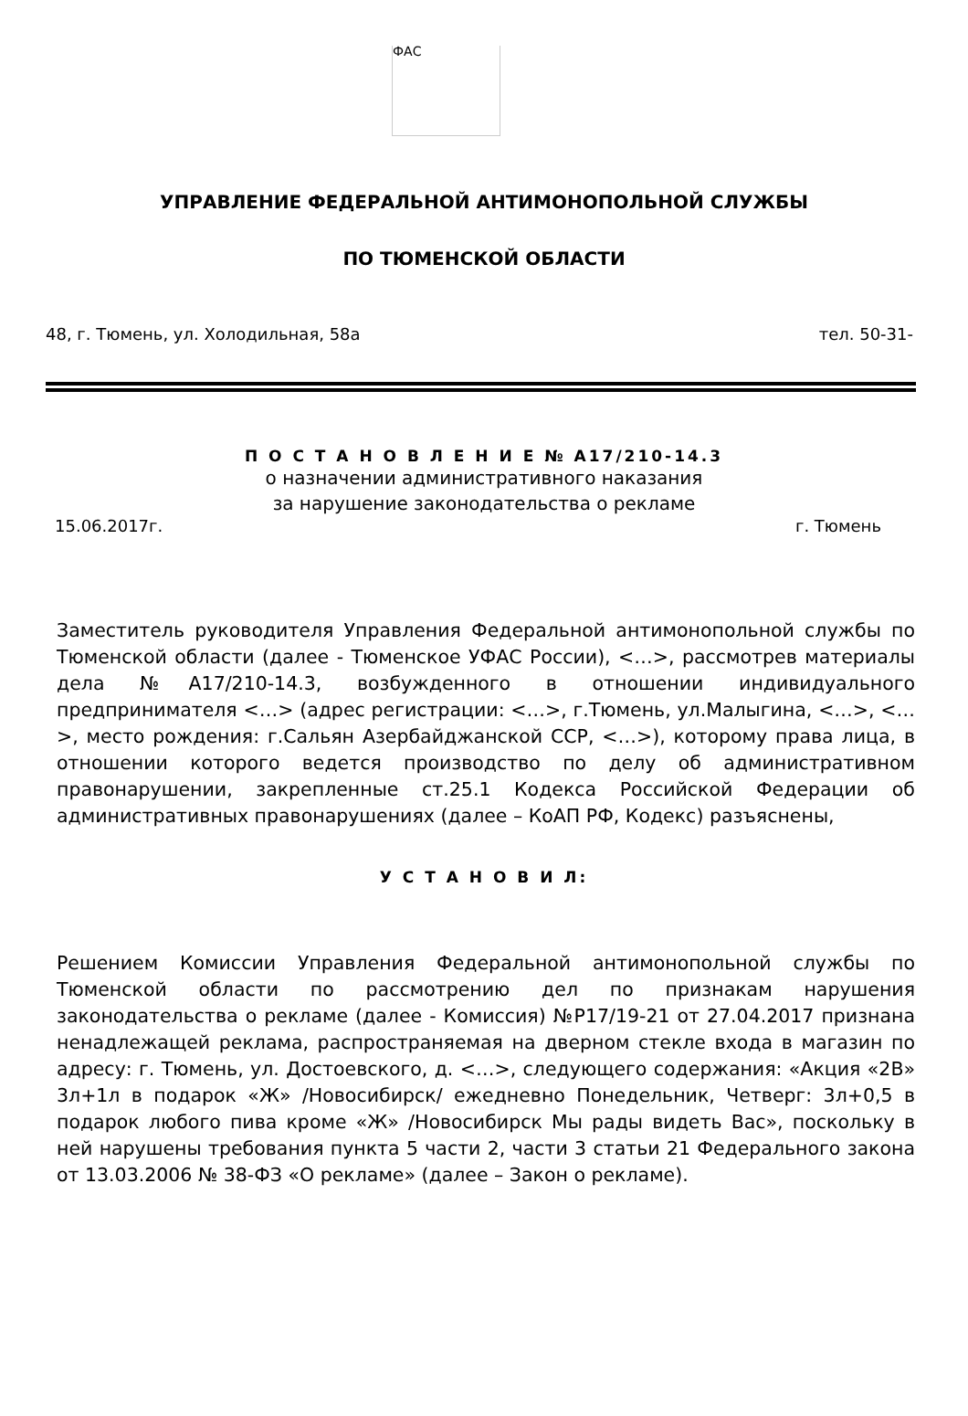ФАС
УПРАВЛЕНИЕ ФЕДЕРАЛЬНОЙ АНТИМОНОПОЛЬНОЙ СЛУЖБЫ
ПО ТЮМЕНСКОЙ ОБЛАСТИ
48, г. Тюмень, ул. Холодильная, 58а тел. 50-31-
П О С Т А Н О В Л Е Н И Е № А17/210-14.3
о назначении административного наказания
за нарушение законодательства о рекламе
15.06.2017г. г. Тюмень
Заместитель руководителя Управления Федеральной антимонопольной службы по Тюменской области (далее - Тюменское УФАС России), <…>, рассмотрев материалы дела №А17/210-14.3, возбужденного в отношении индивидуального предпринимателя <…> (адрес регистрации: <…>, г.Тюмень, ул.Малыгина, <…>, <…>, место рождения: г.Сальян Азербайджанской ССР, <…>), которому права лица, в отношении которого ведется производство по делу об административном правонарушении, закрепленные ст.25.1 Кодекса Российской Федерации об административных правонарушениях (далее – КоАП РФ, Кодекс) разъяснены,
У С Т А Н О В И Л:
Решением Комиссии Управления Федеральной антимонопольной службы по Тюменской области по рассмотрению дел по признакам нарушения законодательства о рекламе (далее - Комиссия) №Р17/19-21 от 27.04.2017 признана ненадлежащей реклама, распространяемая на дверном стекле входа в магазин по адресу: г. Тюмень, ул. Достоевского, д. <…>, следующего содержания: «Акция «2В» 3л+1л в подарок «Ж» /Новосибирск/ ежедневно Понедельник, Четверг: 3л+0,5 в подарок любого пива кроме «Ж» /Новосибирск Мы рады видеть Вас», поскольку в ней нарушены требования пункта 5 части 2, части 3 статьи 21 Федерального закона от 13.03.2006 № 38-ФЗ «О рекламе» (далее – Закон о рекламе).